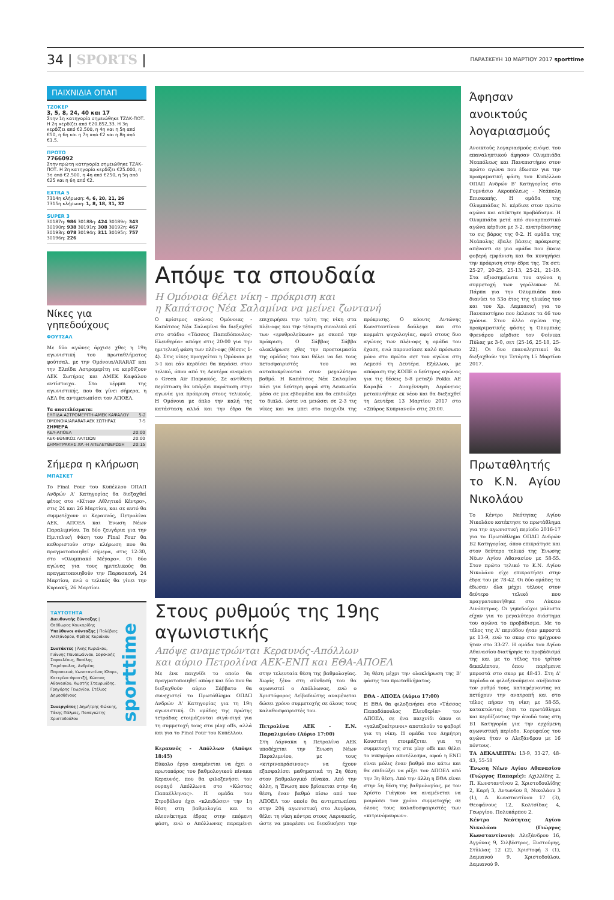34 | SPORTS |
ΠΑΡΑΣΚΕΥΗ 10 ΜΑΡΤΙΟΥ 2017 sporttime
ΠΑΙΧΝΙΔΙΑ ΟΠΑΠ
ΤΖΟΚΕΡ
3, 5, 8, 24, 40 και 17
Στην 1η κατηγορία σημειώθηκε ΤΖΑΚ-ΠΟΤ. Η 2η κερδίζει από €20.852,33. Η 3η κερδίζει από €2.500, η 4η και η 5η από €50, η 6η και η 7η από €2 και η 8η από €1,5.
ΠΡΟΤΟ
7766092
Στην πρώτη κατηγορία σημειώθηκε ΤΖΑΚ-ΠΟΤ. Η 2η κατηγορία κερδίζει €25.000, η 3η από €2.500, η 4η από €250, η 5η από €25 και η 6η από €2.
EXTRA 5
7314η κλήρωση: 4, 6, 20, 21, 26
7315η κλήρωση: 1, 8, 18, 31, 32
SUPER 3
30187η: 986 30188η: 424 30189η: 343
30190η: 938 30191η: 308 30192η: 467
30193η: 078 30194η: 311 30195η: 757
30196η: 226
Νίκες για γηπεδούχους
ΦΟΥΤΣΑΛ
Με δύο αγώνες άρχισε χθες η 19η αγωνιστική του πρωταθλήματος φούτσαλ, με την Ομόνοια/ARARAT και την Ελπίδα Αστρομερίτη να κερδίζουν ΑΕΚ Σωτήρας και ΑΜΕΚ Καψάλου αντίστοιχα. Στο νέρμπι της αγωνιστικής, που θα γίνει σήμερα, η ΑΕΛ θα αντιμετωπίσει τον ΑΠΟΕΛ.
Τα αποτελέσματα:
| ΕΛΠΙΔΑ ΑΣΤΡΟΜΕΡΙΤΗ-ΑΜΕΚ ΚΑΨΑΛΟΥ | 5-2 |
| ΟΜΟΝΟΙΑ/ARARAT-ΑΕΚ ΣΩΤΗΡΑΣ | 7-5 |
ΣΗΜΕΡΑ
| ΑΕΛ-ΑΠΟΕΛ | 20:00 |
| ΑΕΚ-ΕΘΝΙΚΟΣ ΛΑΤΣΙΩΝ | 20:00 |
| ΔΗΜΗΤΡΑΚΗΣ ΧΡ.-Η ΑΠΕΛΕΥΘΕΡΩΣΗ | 20:15 |
Σήμερα η κλήρωση
ΜΠΑΣΚΕΤ
Το Final Four του Κυπέλλου ΟΠΑΠ Ανδρών Α' Κατηγορίας θα διεξαχθεί φέτος στο «Κίτιον Αθλητικό Κέντρο», στις 24 και 26 Μαρτίου, και σε αυτό θα συμμετέχουν οι Κεραυνός, Πετρολίνα ΑΕΚ, ΑΠΟΕΛ και Ένωση Νέων Παραλιμνίου. Τα δύο ζευγάρια για την Ημιτελική Φάση του Final Four θα καθοριστούν στην κλήρωση που θα πραγματοποιηθεί σήμερα, στις 12:30, στο «Ολυμπιακό Μέγαρο». Οι δύο αγώνες για τους ημιτελικούς θα πραγματοποιηθούν την Παρασκευή, 24 Μαρτίου, ενώ ο τελικός θα γίνει την Κυριακή, 26 Μαρτίου.
ΤΑΥΤΟΤΗΤΑ
Διευθυντής Σύνταξης | Θεόδωρος Καυκαρίδης
Υπεύθυνοι σύνταξης | Πολύβιος Αλεξάνδρου, Φρίξος Κυριάκου
Συντάκτες | Άκης Κυριάκου, Γιάννης Παναϊωάννου, Σοφοκλής Σοφοκλέους, Βασίλης Τσιρόπουλος, Ανδρέας Παρασκευά, Κωνσταντίνος Κλαρκ, Κατερίνα Φραντζή, Κώστας Αθανασίου, Κωστής Σταυρινίδης, Γρηγόρης Γεωργίου, Στέλιος Δημοσθένους
Συνεργάτες | Δημήτρης Φώκκης, Τάκης Πάλμας, Παναγιώτης Χριστοδούλου
sporttime
Απόψε τα σπουδαία
Η Ομόνοια θέλει νίκη - πρόκριση και
η Καπάτσος Νέα Σαλαμίνα να μείνει ζωντανή
Ο κρίσιμος αγώνας Ομόνοιας - Καπάτσος Νέα Σαλαμίνα θα διεξαχθεί στο στάδιο «Τάσσος Παπαδόπουλος-Ελευθερία» απόψε στις 20:00 για την ημιτελική φάση των πλέι-οφς (θέσεις 1-4). Στις νίκες προηγείται η Ομόνοια με 3-1 και εάν κερδίσει θα περάσει στον τελικό, όπου από τη Δευτέρα αναμένει ο Green Air Παφιακός. Σε αντίθετη περίπτωση θα υπάρξει παράταση στην αγωνία για πρόκριση στους τελικούς. Η Ομόνοια με όπλο την καλή της κατάσταση αλλά και την έδρα θα επιχειρήσει την τρίτη της νίκη στα πλέι-οφς και την τέταρτη συνολικά επί των «ερυθρολεύκων» με σκοπό την πρόκριση. Ο Σάββας Σάββα ολοκλήρωσε χθες την προετοιμασία της ομάδας του και θέλει να δει τους πετοσφαιριστές του να ανταποκρίνονται στον μεγαλύτερο βαθμό. Η Καπάτσος Νέα Σαλαμίνα πάει για δεύτερη φορά στη Λευκωσία μέσα σε μια εβδομάδα και θα επιδιώξει το διπλό, ώστε να μειώσει σε 2-3 τις νίκες και να μπει στο παιχνίδι της πρόκρισης. Ο κόουτς Αντώνης Κωνσταντίνου δούλεψε και στο κομμάτι ψυχολογίας, αφού στους δυο αγώνες των πλέι-οφς η ομάδα του έχασε, ενώ παρουσίασε καλό πρόσωπο μόνο στο πρώτο σετ του αγώνα στη Λεμεσό τη Δευτέρα. Εξάλλου, με απόφαση της ΚΟΠΕ ο δεύτερος αγώνας για τις θέσεις 5-8 μεταξύ Pokka ΑΕ Καραβά - Αναγέννηση Δερύνειας μετακινήθηκε εκ νέου και θα διεξαχθεί τη Δευτέρα 13 Μαρτίου 2017 στο «Σπύρος Κυπριανού» στις 20:00.
Στους ρυθμούς της 19ης αγωνιστικής
Απόψε αναμετρώνται Κεραυνός-Απόλλων
και αύριο Πετρολίνα ΑΕΚ-ΕΝΠ και ΕΘΑ-ΑΠΟΕΛ
Με ένα παιχνίδι το οποίο θα πραγματοποιηθεί απόψε και δύο που θα διεξαχθούν αύριο Σάββατο θα συνεχιστεί το Πρωτάθλημα ΟΠΑΠ Ανδρών Α' Κατηγορίας για τη 19η αγωνιστική. Οι ομάδες της πρώτης τετράδας ετοιμάζονται σιγά-σιγά για τη συμμετοχή τους στα play offs, αλλά και για το Final Four του Κυπέλλου.
Κεραυνός - Απόλλων (Απόψε 18:45)
Εύκολο έργο αναμένεται να έχει ο πρωτοπόρος του βαθμολογικού πίνακα Κεραυνός, που θα φιλοξενήσει τον ουραγό Απόλλωνα στο «Κώστας Παπαέλληνας». Η ομάδα του Στροβόλου έχει «κλειδώσει» την 1η θέση στη βαθμολογία και το πλεονέκτημα έδρας στην επόμενη φάση, ενώ ο Απόλλωνας παραμένει στην τελευταία θέση της βαθμολογίας. Χωρίς ξένο στη σύνθεσή του θα αγωνιστεί ο Απόλλωνας, ενώ ο Χριστόφορος Λεϊβαδιώτης αναμένεται δώσει χρόνο συμμετοχής σε όλους τους καλαθοσφαιριστές του.
Πετρολίνα ΑΕΚ - Ε.Ν. Παραλιμνίου (Αύριο 17:00)
Στη Λάρνακα η Πετρολίνα ΑΕΚ υποδέχεται την Ένωση Νέων Παραλιμνίου, με τους «κιτρινοπράσινους» να έχουν εξασφαλίσει μαθηματικά τη 2η θέση στον βαθμολογικό πίνακα. Από την άλλη, η Ένωση που βρίσκεται στην 4η θέση, έναν βαθμό πίσω από τον ΑΠΟΕΛ τον οποίο θα αντιμετωπίσει στην 20ή αγωνιστική στο Αυγόρου, θέλει τη νίκη κόντρα στους Λαρνακείς, ώστε να μπορέσει να διεκδικήσει την 3η θέση μέχρι την ολοκλήρωση της Β' φάσης του πρωταθλήματος.
ΕΘΑ - ΑΠΟΕΛ (Αύριο 17:00)
Η ΕΘΑ θα φιλοξενήσει στο «Τάσσος Παπαδόπουλος Ελευθερία» τον ΑΠΟΕΛ, σε ένα παιχνίδι όπου οι «γαλαζοκίτρινοι» αποτελούν το φαβορί για τη νίκη. Η ομάδα του Δημήτρη Κουστένη ετοιμάζεται για τη συμμετοχή της στα play offs και θέλει το νικηφόρο αποτέλεσμα, αφού η ΕΝΠ είναι μόλις έναν βαθμό πιο κάτω και θα επιδιώξει να ρίξει τον ΑΠΟΕΛ από την 3η θέση. Από την άλλη η ΕΘΑ είναι στην 5η θέση της βαθμολογίας, με τον Χρίστο Γιάγκου να αναμένεται να μοιράσει τον χρόνο συμμετοχής σε όλους τους καλαθοσφαιριστές των «κιτρινόμαυρων».
Άφησαν ανοικτούς λογαριασμούς
Ανοικτούς λογαριασμούς ενόψει του επαναληπτικού άφησαν Ολυμπιάδα Νεαπόλεως και Πανεπιστήμιο στον πρώτο αγώνα που έδωσαν για την προκριματική φάση του Κυπέλλου ΟΠΑΠ Ανδρών Β' Κατηγορίας στο Γυμνάσιο Ακροπόλεως - Νεάπολη Επισκοπής. Η ομάδα της Ολυμπιάδας Ν. κέρδισε στον πρώτο αγώνα και απέκτησε προβάδισμα. Η Ολυμπιάδα μετά από συναρπαστικό αγώνα κέρδισε με 3-2, ανατρέποντας το εις βάρος της 0-2. Η ομάδα της Νεάπολης έβαλε βάσεις πρόκρισης απέναντι σε μια ομάδα που έκανε φοβερή εμφάνιση και θα κυνηγήσει την πρόκριση στην έδρα της. Τα σετ: 25-27, 20-25, 25-13, 25-21, 21-19. Στα αξιοσημείωτα του αγώνα η συμμετοχή των γερόλυκων Μ. Πάρπα για την Ολυμπιάδα που διανύει το 53ο έτος της ηλικίας του και του Χρ. Λαμπασκή για το Πανεπιστήμιο που έκλεισε τα 46 του χρόνια. Στον άλλο αγώνα της προκριματικής φάσης η Ολυμπιάς Φρενάρου κέρδισε τον Φοίνικα Πύλας με 3-0, σετ (25-16, 25-18, 25-22). Οι δυο επαναληπτικοί θα διεξαχθούν την Τετάρτη 15 Μαρτίου 2017.
Πρωταθλητής το Κ.Ν. Αγίου Νικολάου
Το Κέντρο Νεότητας Αγίου Νικολάου κατέκτησε το πρωτάθλημα για την αγωνιστική περίοδο 2016-17 για το Πρωτάθλημα ΟΠΑΠ Ανδρών Β2 Κατηγορίας, όπου επικράτησε και στον δεύτερο τελικό της Ένωσης Νέων Αγίου Αθανασίου με 58-55. Στον πρώτο τελικό το Κ.Ν. Αγίου Νικολάου είχε επικρατήσει στην έδρα του με 78-42. Οι δύο ομάδες τα έδωσαν όλα μέχρι τέλους στον δεύτερο τελικό που πραγματοποιήθηκε στο Λύκειο Λινόπετρας. Οι γηπεδούχοι μάλιστα είχαν για το μεγαλύτερο διάστημα του αγώνα το προβάδισμα. Με το τέλος της Α' περιόδου ήταν μπροστά με 13-9, ενώ το σκορ στο ημίχρονο ήταν στο 33-27. Η ομάδα του Αγίου Αθανασίου διατήρησε το προβάδισμά της και με το τέλος του τρίτου δεκαλέπτου, όπου παρέμεινε μπροστά στο σκορ με 48-43. Στη Δ' περίοδο οι φιλοξενούμενοι ανέβασαν τον ρυθμό τους, καταφέρνοντας να πετύχουν την ανατροπή και στο τέλος πήραν τη νίκη με 58-55, κατακτώντας έτσι το πρωτάθλημα και κερδίζοντας την άνοδό τους στη Β1 Κατηγορία για την ερχόμενη αγωνιστική περίοδο. Κορυφαίος του αγώνα ήταν ο Αλεξάνδρου με 16 πόντους.
ΤΑ ΔΕΚΑΛΕΠΤΑ: 13-9, 33-27, 48-43, 55-58
Ένωση Νέων Αγίου Αθανασίου (Γιώργος Παπαρές): Αχιλλίδης 2, Π. Κωνσταντίνου 2, Χριστοδουλίδης 2, Καρή 3, Αντωνίου 8, Νικολάου 3 (1), Α. Κωνσταντίνου 17 (3), Θεοφάνους 12, Κολτσίδας 4, Γεωργίου, Πολυκάρπου 2.
Κέντρο Νεότητας Αγίου Νικολάου (Γιώργος Κωνσταντίνου): Αλεξάνδρου 16, Αγγόνας 9, Σιλβέστρος, Ξυστούρης, Στύλλας 12 (2), Χριστοφή 3 (1), Δαμιανού 9, Χριστοδούλου, Δαμιανού 9.